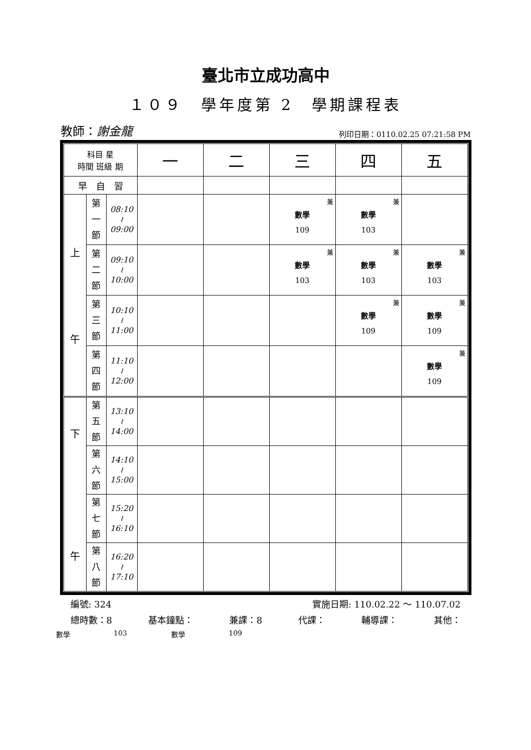臺北市立成功高中
１０９　學年度第 2　學期課程表
教師：謝金龍
列印日期：0110.02.25 07:21:58 PM
| 科目 星 時間 班級 期 | | | 一 | 二 | 三 | 四 | 五 |
| --- | --- | --- | --- | --- | --- | --- | --- |
| 早 自 習 | | | | | | | |
| 上 午 | 第 一 節 | 08:10 ≀ 09:00 | | | 兼 數學 109 | 兼 數學 103 | |
| | 第 二 節 | 09:10 ≀ 10:00 | | | 兼 數學 103 | 兼 數學 103 | 兼 數學 103 |
| | 第 三 節 | 10:10 ≀ 11:00 | | | | 兼 數學 109 | 兼 數學 109 |
| | 第 四 節 | 11:10 ≀ 12:00 | | | | | 兼 數學 109 |
| 下 午 | 第 五 節 | 13:10 ≀ 14:00 | | | | | |
| | 第 六 節 | 14:10 ≀ 15:00 | | | | | |
| | 第 七 節 | 15:20 ≀ 16:10 | | | | | |
| | 第 八 節 | 16:20 ≀ 17:10 | | | | | |
編號: 324 實施日期: 110.02.22 ～ 110.07.02
總時數：8 基本鐘點： 兼課：8 代課： 輔導課： 其他：
數學 103 數學 109